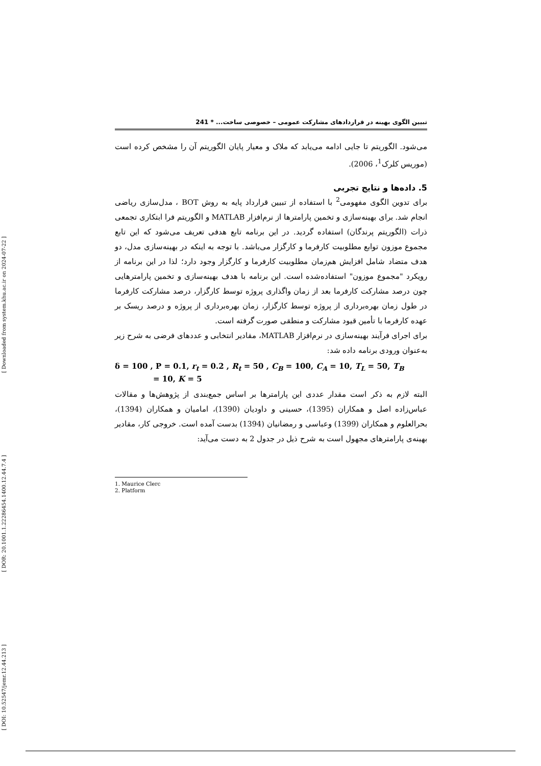[ Downloaded from system.khu.ac.ir on 2024-07-22 ]
[ DOR: 20.1001.1.22286454.1400.12.44.7.4 ]
[ DOI: 10.52547/jemr.12.44.213 ]
تبیین الگوی بهینه در قراردادهای مشارکت عمومی – خصوصی ساخت... * 241
می‌شود. الگوریتم تا جایی ادامه می‌یابد که ملاک و معیار پایان الگوریتم آن را مشخص کرده است (موریس کلرک<sup>1</sup>، 2006).
5. داده‌ها و نتایج تجربی
برای تدوین الگوی مفهومی<sup>2</sup> با استفاده از تبیین قرارداد پایه به روش BOT ، مدل‌سازی ریاضی انجام شد. برای بهینه‌سازی و تخمین پارامترها از نرم‌افزار MATLAB و الگوریتم فرا ابتکاری تجمعی ذرات (الگوریتم پرندگان) استفاده گردید. در این برنامه تابع هدفی تعریف می‌شود که این تابع مجموع موزون توابع مطلوبیت کارفرما و کارگزار می‌باشد. با توجه به اینکه در بهینه‌سازی مدل، دو هدف متضاد شامل افزایش هم‌زمان مطلوبیت کارفرما و کارگزار وجود دارد؛ لذا در این برنامه از رویکرد "مجموع موزون" استفاده‌شده است. این برنامه با هدف بهینه‌سازی و تخمین پارامترهایی چون درصد مشارکت کارفرما بعد از زمان واگذاری پروژه توسط کارگزار، درصد مشارکت کارفرما در طول زمان بهره‌برداری از پروژه توسط کارگزار، زمان بهره‌برداری از پروژه و درصد ریسک بر عهده کارفرما با تأمین قیود مشارکت و منطقی صورت گرفته است.
برای اجرای فرآیند بهینه‌سازی در نرم‌افزار MATLAB، مقادیر انتخابی و عددهای فرضی به شرح زیر به‌عنوان ورودی برنامه داده شد:
δ = 100 , P = 0.1, r<sub>t</sub> = 0.2 , R<sub>t</sub> = 50 , C<sub>B</sub> = 100, C<sub>A</sub> = 10, T<sub>L</sub> = 50, T<sub>B</sub>
= 10, K = 5
البته لازم به ذکر است مقدار عددی این پارامترها بر اساس جمع‌بندی از پژوهش‌ها و مقالات عباس‌زاده اصل و همکاران (1395)، حسینی و داودیان (1390)، امامیان و همکاران (1394)، بحرالعلوم و همکاران (1399) وعباسی و رمضانیان (1394) بدست آمده است. خروجی کار، مقادیر بهینه‌ی پارامترهای مجهول است به شرح ذیل در جدول 2 به دست می‌آید:
1. Maurice Clerc
2. Platform